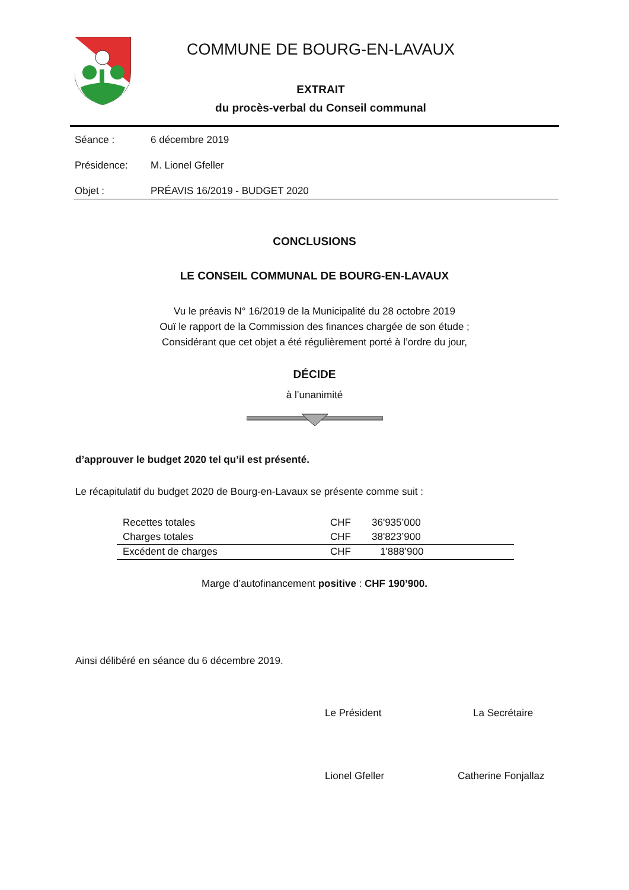COMMUNE DE BOURG-EN-LAVAUX
EXTRAIT
du procès-verbal du Conseil communal
Séance : 6 décembre 2019
Présidence: M. Lionel Gfeller
Objet : PRÉAVIS 16/2019 - BUDGET 2020
CONCLUSIONS
LE CONSEIL COMMUNAL DE BOURG-EN-LAVAUX
Vu le préavis N° 16/2019 de la Municipalité du 28 octobre 2019
Ouï le rapport de la Commission des finances chargée de son étude ;
Considérant que cet objet a été régulièrement porté à l’ordre du jour,
DÉCIDE
à l’unanimité
d’approuver le budget 2020 tel qu’il est présenté.
Le récapitulatif du budget 2020 de Bourg-en-Lavaux se présente comme suit :
| Recettes totales | CHF | 36'935’000 |
| Charges totales | CHF | 38'823’900 |
| Excédent de charges | CHF | 1'888’900 |
Marge d’autofinancement positive : CHF 190’900.
Ainsi délibéré en séance du 6 décembre 2019.
Le Président La Secrétaire
Lionel Gfeller Catherine Fonjallaz